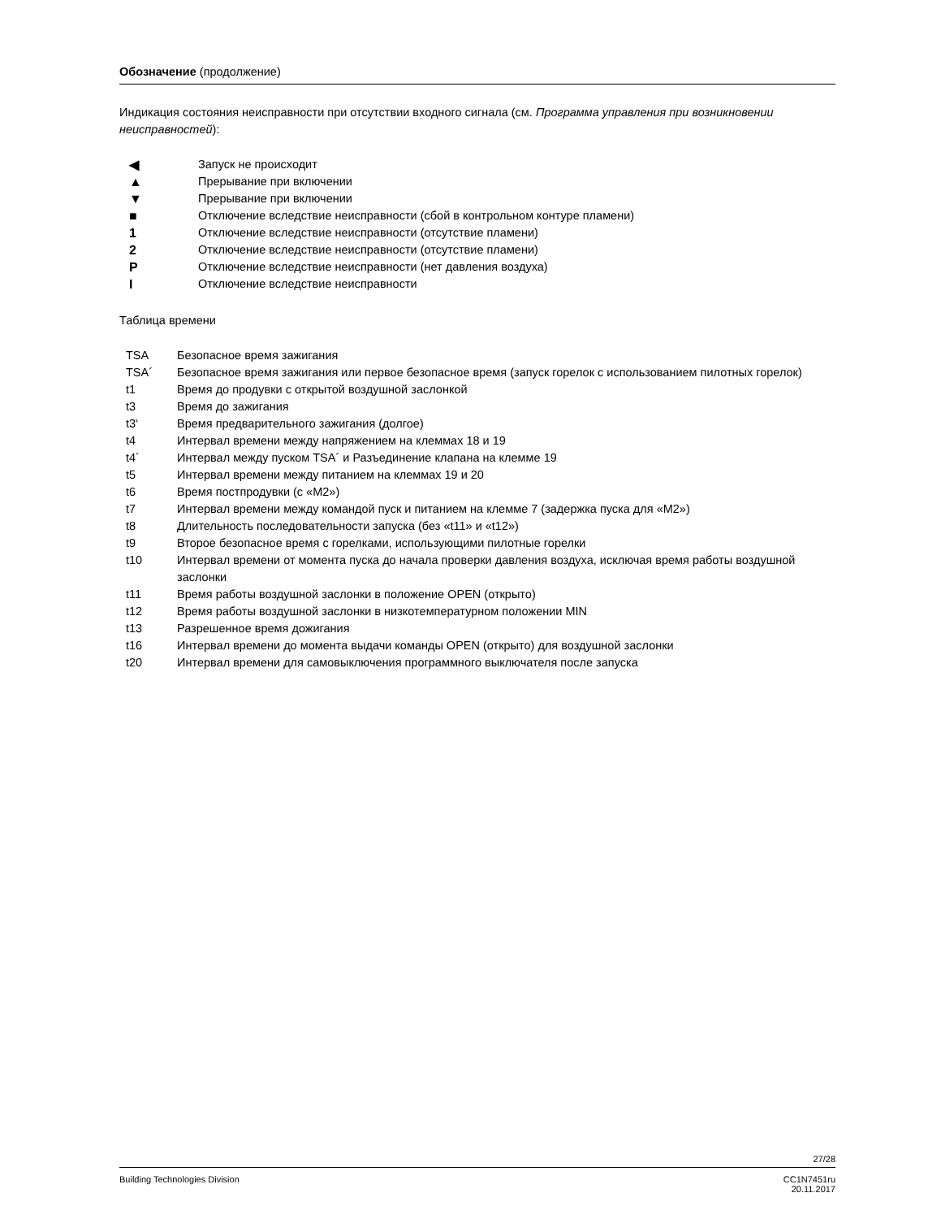Обозначение (продолжение)
Индикация состояния неисправности при отсутствии входного сигнала (см. Программа управления при возникновении неисправностей):
| ◀ | Запуск не происходит |
| ▲ | Прерывание при включении |
| ▼ | Прерывание при включении |
| ■ | Отключение вследствие неисправности (сбой в контрольном контуре пламени) |
| 1 | Отключение вследствие неисправности (отсутствие пламени) |
| 2 | Отключение вследствие неисправности (отсутствие пламени) |
| P | Отключение вследствие неисправности (нет давления воздуха) |
| I | Отключение вследствие неисправности |
Таблица времени
| TSA | Безопасное время зажигания |
| TSA´ | Безопасное время зажигания или первое безопасное время (запуск горелок с использованием пилотных горелок) |
| t1 | Время до продувки с открытой воздушной заслонкой |
| t3 | Время до зажигания |
| t3‘ | Время предварительного зажигания (долгое) |
| t4 | Интервал времени между напряжением на клеммах 18 и 19 |
| t4´ | Интервал между пуском TSA´ и Разъединение клапана на клемме 19 |
| t5 | Интервал времени между питанием на клеммах 19 и 20 |
| t6 | Время постпродувки (с «M2») |
| t7 | Интервал времени между командой пуск и питанием на клемме 7 (задержка пуска для «M2») |
| t8 | Длительность последовательности запуска (без «t11» и «t12») |
| t9 | Второе безопасное время с горелками, использующими пилотные горелки |
| t10 | Интервал времени от момента пуска до начала проверки давления воздуха, исключая время работы воздушной заслонки |
| t11 | Время работы воздушной заслонки в положение OPEN (открыто) |
| t12 | Время работы воздушной заслонки в низкотемпературном положении MIN |
| t13 | Разрешенное время дожигания |
| t16 | Интервал времени до момента выдачи команды OPEN (открыто) для воздушной заслонки |
| t20 | Интервал времени для самовыключения программного выключателя после запуска |
27/28
Building Technologies Division CC1N7451ru
20.11.2017